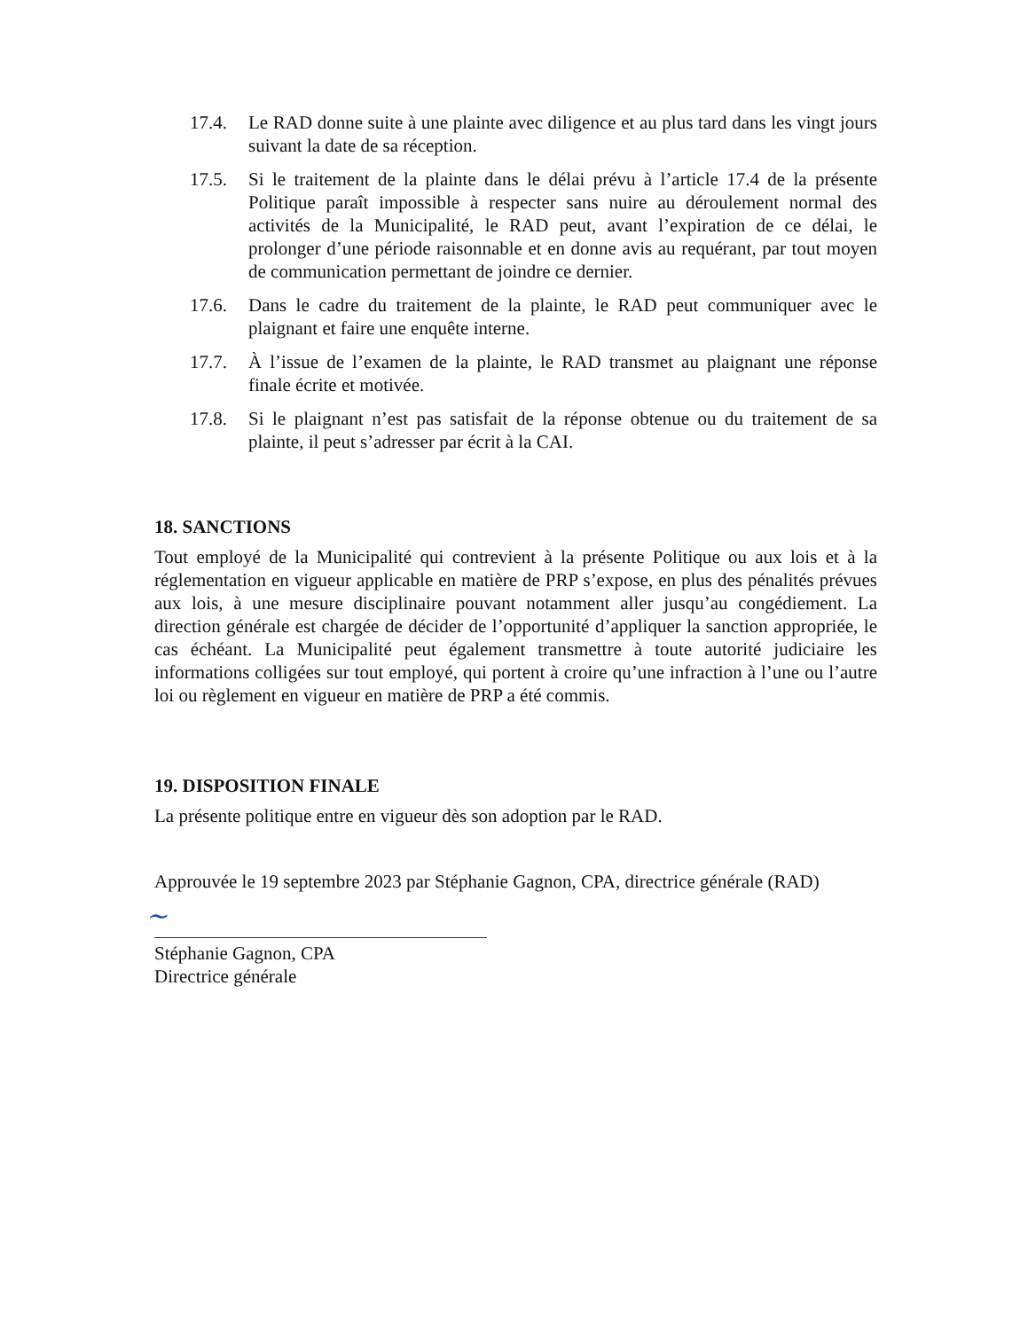17.4. Le RAD donne suite à une plainte avec diligence et au plus tard dans les vingt jours suivant la date de sa réception.
17.5. Si le traitement de la plainte dans le délai prévu à l’article 17.4 de la présente Politique paraît impossible à respecter sans nuire au déroulement normal des activités de la Municipalité, le RAD peut, avant l’expiration de ce délai, le prolonger d’une période raisonnable et en donne avis au requérant, par tout moyen de communication permettant de joindre ce dernier.
17.6. Dans le cadre du traitement de la plainte, le RAD peut communiquer avec le plaignant et faire une enquête interne.
17.7. À l’issue de l’examen de la plainte, le RAD transmet au plaignant une réponse finale écrite et motivée.
17.8. Si le plaignant n’est pas satisfait de la réponse obtenue ou du traitement de sa plainte, il peut s’adresser par écrit à la CAI.
18. SANCTIONS
Tout employé de la Municipalité qui contrevient à la présente Politique ou aux lois et à la réglementation en vigueur applicable en matière de PRP s’expose, en plus des pénalités prévues aux lois, à une mesure disciplinaire pouvant notamment aller jusqu’au congédiement. La direction générale est chargée de décider de l’opportunité d’appliquer la sanction appropriée, le cas échéant. La Municipalité peut également transmettre à toute autorité judiciaire les informations colligées sur tout employé, qui portent à croire qu’une infraction à l’une ou l’autre loi ou règlement en vigueur en matière de PRP a été commis.
19. DISPOSITION FINALE
La présente politique entre en vigueur dès son adoption par le RAD.
Approuvée le 19 septembre 2023 par Stéphanie Gagnon, CPA, directrice générale (RAD)
~
Stéphanie Gagnon, CPA
Directrice générale